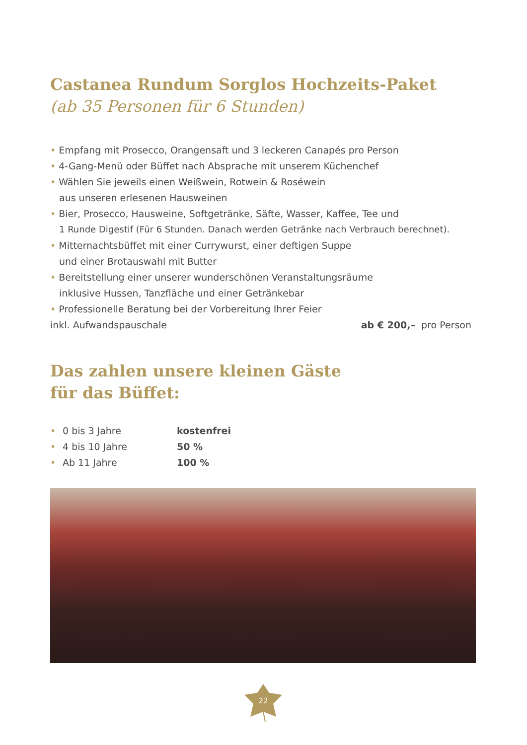Castanea Rundum Sorglos Hochzeits-Paket
(ab 35 Personen für 6 Stunden)
• Empfang mit Prosecco, Orangensaft und 3 leckeren Canapés pro Person
• 4-Gang-Menü oder Büffet nach Absprache mit unserem Küchenchef
• Wählen Sie jeweils einen Weißwein, Rotwein & Roséwein
aus unseren erlesenen Hausweinen
• Bier, Prosecco, Hausweine, Softgetränke, Säfte, Wasser, Kaffee, Tee und
1 Runde Digestif (Für 6 Stunden. Danach werden Getränke nach Verbrauch berechnet).
• Mitternachtsbüffet mit einer Currywurst, einer deftigen Suppe
und einer Brotauswahl mit Butter
• Bereitstellung einer unserer wunderschönen Veranstaltungsräume
inklusive Hussen, Tanzfläche und einer Getränkebar
• Professionelle Beratung bei der Vorbereitung Ihrer Feier
inkl. Aufwandspauschale ab € 200,– pro Person
Das zahlen unsere kleinen Gäste
für das Büffet:
| • | 0 bis 3 Jahre | kostenfrei |
| • | 4 bis 10 Jahre | 50 % |
| • | Ab 11 Jahre | 100 % |
22